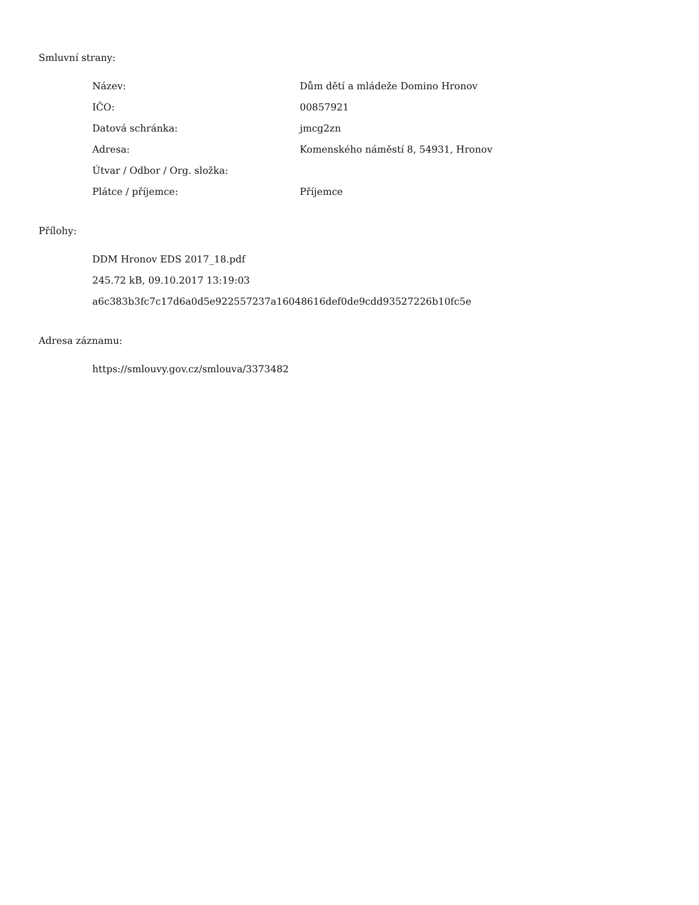Smluvní strany:
| Název: | Dům dětí a mládeže Domino Hronov |
| IČO: | 00857921 |
| Datová schránka: | jmcg2zn |
| Adresa: | Komenského náměstí 8, 54931, Hronov |
| Útvar / Odbor / Org. složka: | |
| Plátce / příjemce: | Příjemce |
Přílohy:
DDM Hronov EDS 2017_18.pdf
245.72 kB, 09.10.2017 13:19:03
a6c383b3fc7c17d6a0d5e922557237a16048616def0de9cdd93527226b10fc5e
Adresa záznamu:
https://smlouvy.gov.cz/smlouva/3373482